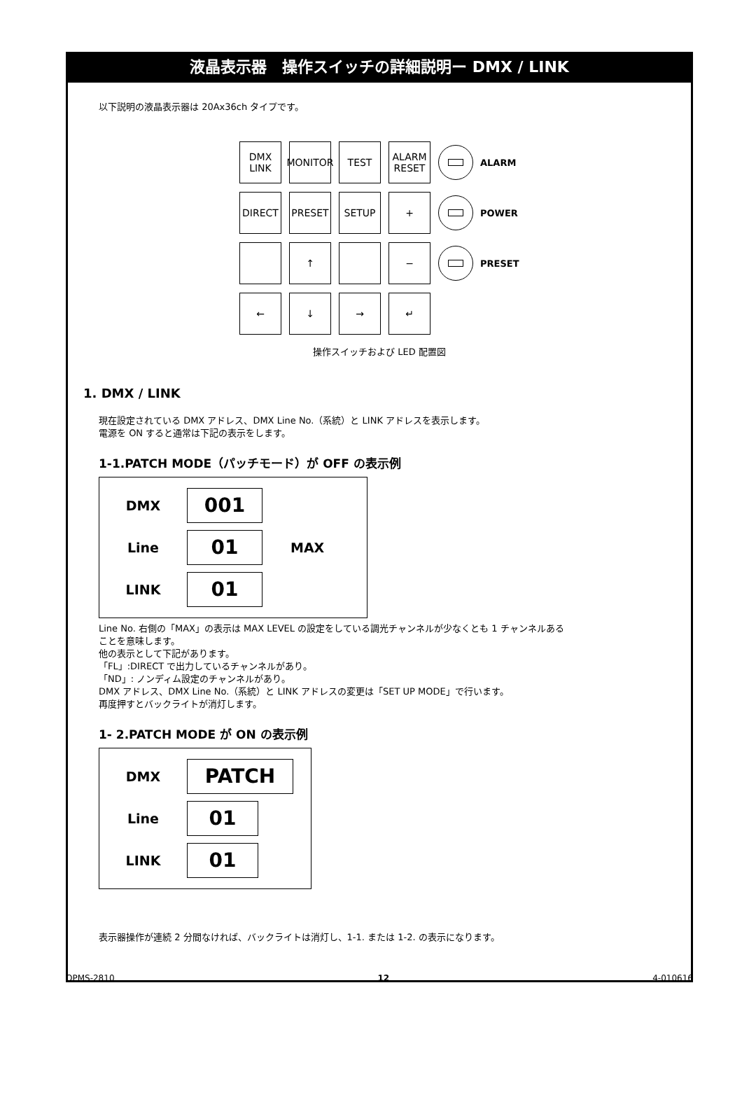液晶表示器　操作スイッチの詳細説明ー DMX / LINK
以下説明の液晶表示器は 20Ax36ch タイプです。
DMX
LINK
MONITOR
TEST
ALARM
RESET
ALARM
DIRECT
PRESET
SETUP
+
POWER
↑
−
PRESET
←
↓
→
↵
操作スイッチおよび LED 配置図
1. DMX / LINK
現在設定されている DMX アドレス、DMX Line No.（系統）と LINK アドレスを表示します。
電源を ON すると通常は下記の表示をします。
1-1.PATCH MODE（パッチモード）が OFF の表示例
DMX 001
Line 01 MAX
LINK 01
Line No. 右側の「MAX」の表示は MAX LEVEL の設定をしている調光チャンネルが少なくとも 1 チャンネルある
ことを意味します。
他の表示として下記があります。
「FL」:DIRECT で出力しているチャンネルがあり。
「ND」: ノンディム設定のチャンネルがあり。
DMX アドレス、DMX Line No.（系統）と LINK アドレスの変更は「SET UP MODE」で行います。
再度押すとバックライトが消灯します。
1- 2.PATCH MODE が ON の表示例
DMX PATCH
Line 01
LINK 01
表示器操作が連続 2 分間なければ、バックライトは消灯し、1-1. または 1-2. の表示になります。
OPMS-2810 12 4-010616